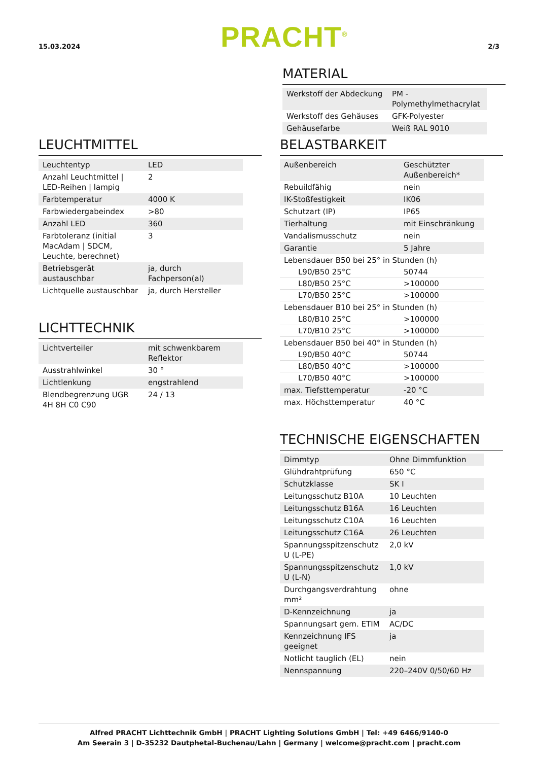15.03.2024
PRACHT<sup>®</sup>
2/3
LEUCHTMITTEL
| Leuchtentyp | LED |
| Anzahl Leuchtmittel / LED-Reihen / lampig | 2 |
| Farbtemperatur | 4000 K |
| Farbwiedergabeindex | >80 |
| Anzahl LED | 360 |
| Farbtoleranz (initial MacAdam / SDCM, Leuchte, berechnet) | 3 |
| Betriebsgerät austauschbar | ja, durch Fachperson(al) |
| Lichtquelle austauschbar | ja, durch Hersteller |
LICHTTECHNIK
| Lichtverteiler | mit schwenkbarem Reflektor |
| Ausstrahlwinkel | 30 ° |
| Lichtlenkung | engstrahlend |
| Blendbegrenzung UGR 4H 8H C0 C90 | 24 / 13 |
MATERIAL
| Werkstoff der Abdeckung | PM - Polymethylmethacrylat |
| Werkstoff des Gehäuses | GFK-Polyester |
| Gehäusefarbe | Weiß RAL 9010 |
BELASTBARKEIT
| Außenbereich | Geschützter Außenbereich* |
| Rebuildfähig | nein |
| IK-Stoßfestigkeit | IK06 |
| Schutzart (IP) | IP65 |
| Tierhaltung | mit Einschränkung |
| Vandalismusschutz | nein |
| Garantie | 5 Jahre |
| Lebensdauer B50 bei 25° in Stunden (h) | |
| L90/B50 25°C | 50744 |
| L80/B50 25°C | >100000 |
| L70/B50 25°C | >100000 |
| Lebensdauer B10 bei 25° in Stunden (h) | |
| L80/B10 25°C | >100000 |
| L70/B10 25°C | >100000 |
| Lebensdauer B50 bei 40° in Stunden (h) | |
| L90/B50 40°C | 50744 |
| L80/B50 40°C | >100000 |
| L70/B50 40°C | >100000 |
| max. Tiefsttemperatur | -20 °C |
| max. Höchsttemperatur | 40 °C |
TECHNISCHE EIGENSCHAFTEN
| Dimmtyp | Ohne Dimmfunktion |
| Glühdrahtprüfung | 650 °C |
| Schutzklasse | SK I |
| Leitungsschutz B10A | 10 Leuchten |
| Leitungsschutz B16A | 16 Leuchten |
| Leitungsschutz C10A | 16 Leuchten |
| Leitungsschutz C16A | 26 Leuchten |
| Spannungsspitzenschutz U (L-PE) | 2,0 kV |
| Spannungsspitzenschutz U (L-N) | 1,0 kV |
| Durchgangsverdrahtung mm² | ohne |
| D-Kennzeichnung | ja |
| Spannungsart gem. ETIM | AC/DC |
| Kennzeichnung IFS geeignet | ja |
| Notlicht tauglich (EL) | nein |
| Nennspannung | 220–240V 0/50/60 Hz |
Alfred PRACHT Lichttechnik GmbH | PRACHT Lighting Solutions GmbH | Tel: +49 6466/9140-0
Am Seerain 3 | D-35232 Dautphetal-Buchenau/Lahn | Germany | welcome@pracht.com | pracht.com